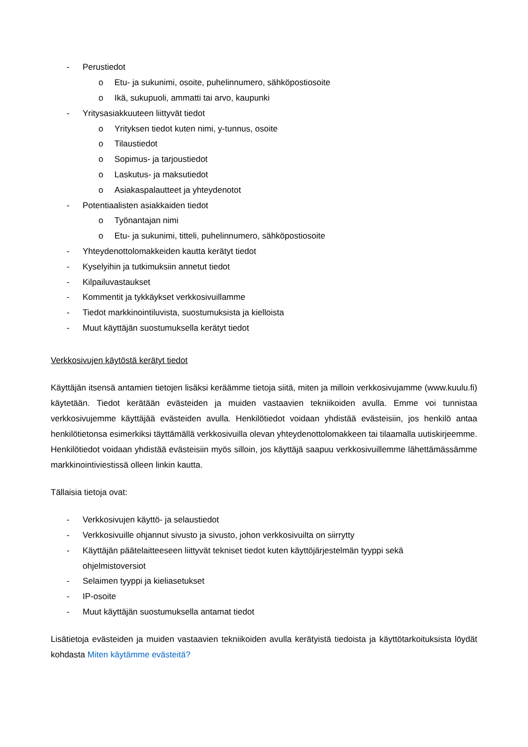- Perustiedot
o Etu- ja sukunimi, osoite, puhelinnumero, sähköpostiosoite
o Ikä, sukupuoli, ammatti tai arvo, kaupunki
- Yritysasiakkuuteen liittyvät tiedot
o Yrityksen tiedot kuten nimi, y-tunnus, osoite
o Tilaustiedot
o Sopimus- ja tarjoustiedot
o Laskutus- ja maksutiedot
o Asiakaspalautteet ja yhteydenotot
- Potentiaalisten asiakkaiden tiedot
o Työnantajan nimi
o Etu- ja sukunimi, titteli, puhelinnumero, sähköpostiosoite
- Yhteydenottolomakkeiden kautta kerätyt tiedot
- Kyselyihin ja tutkimuksiin annetut tiedot
- Kilpailuvastaukset
- Kommentit ja tykkäykset verkkosivuillamme
- Tiedot markkinointiluvista, suostumuksista ja kielloista
- Muut käyttäjän suostumuksella kerätyt tiedot
Verkkosivujen käytöstä kerätyt tiedot
Käyttäjän itsensä antamien tietojen lisäksi keräämme tietoja siitä, miten ja milloin verkkosivujamme (www.kuulu.fi) käytetään. Tiedot kerätään evästeiden ja muiden vastaavien tekniikoiden avulla. Emme voi tunnistaa verkkosivujemme käyttäjää evästeiden avulla. Henkilötiedot voidaan yhdistää evästeisiin, jos henkilö antaa henkilötietonsa esimerkiksi täyttämällä verkkosivuilla olevan yhteydenottolomakkeen tai tilaamalla uutiskirjeemme. Henkilötiedot voidaan yhdistää evästeisiin myös silloin, jos käyttäjä saapuu verkkosivuillemme lähettämässämme markkinointiviestissä olleen linkin kautta.
Tällaisia tietoja ovat:
- Verkkosivujen käyttö- ja selaustiedot
- Verkkosivuille ohjannut sivusto ja sivusto, johon verkkosivuilta on siirrytty
- Käyttäjän päätelaitteeseen liittyvät tekniset tiedot kuten käyttöjärjestelmän tyyppi sekä
ohjelmistoversiot
- Selaimen tyyppi ja kieliasetukset
- IP-osoite
- Muut käyttäjän suostumuksella antamat tiedot
Lisätietoja evästeiden ja muiden vastaavien tekniikoiden avulla kerätyistä tiedoista ja käyttötarkoituksista löydät kohdasta Miten käytämme evästeitä?